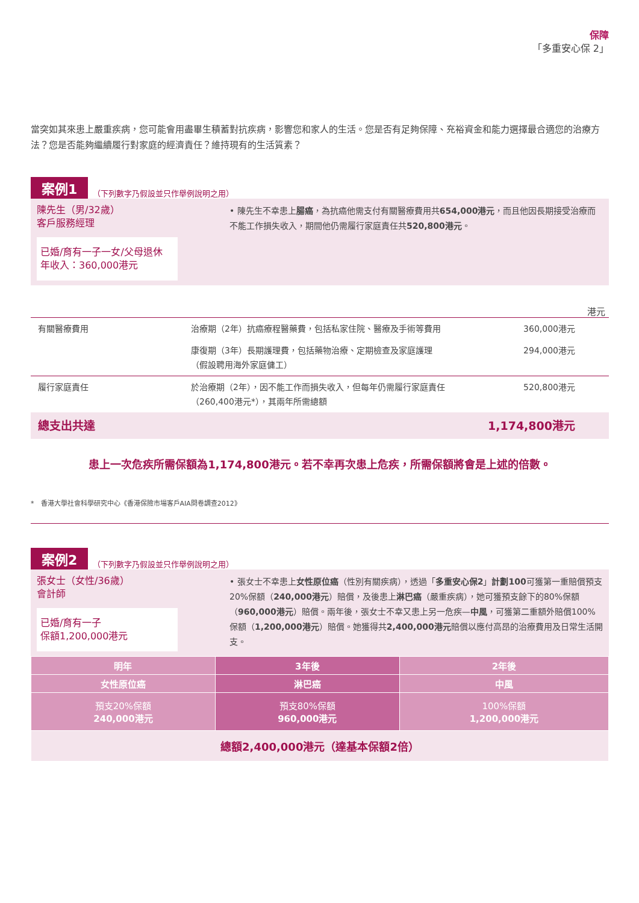保障
「多重安心保 2」
當突如其來患上嚴重疾病，您可能會用盡畢生積蓄對抗疾病，影響您和家人的生活。您是否有足夠保障、充裕資金和能力選擇最合適您的治療方法？您是否能夠繼續履行對家庭的經濟責任？維持現有的生活質素？
案例1 （下列數字乃假設並只作舉例說明之用）
陳先生（男/32歲）
客戶服務經理
已婚/育有一子一女/父母退休
年收入：360,000港元
• 陳先生不幸患上腸癌，為抗癌他需支付有關醫療費用共654,000港元，而且他因長期接受治療而不能工作損失收入，期間他仍需履行家庭責任共520,800港元。
港元
| 有關醫療費用 | 治療期（2年）抗癌療程醫藥費，包括私家住院、醫療及手術等費用 | 360,000港元 |
| | 康復期（3年）長期護理費，包括藥物治療、定期檢查及家庭護理 （假設聘用海外家庭傭工） | 294,000港元 |
| 履行家庭責任 | 於治療期（2年），因不能工作而損失收入，但每年仍需履行家庭責任（260,400港元*），其兩年所需總額 | 520,800港元 |
| 總支出共達 | | 1,174,800港元 |
患上一次危疾所需保額為1,174,800港元。若不幸再次患上危疾，所需保額將會是上述的倍數。
*　香港大學社會科學研究中心《香港保險市場客戶AIA問卷調查2012》
案例2 （下列數字乃假設並只作舉例說明之用）
張女士（女性/36歲）
會計師
已婚/育有一子
保額1,200,000港元
• 張女士不幸患上女性原位癌（性別有關疾病），透過「多重安心保2」計劃100可獲第一重賠償預支20%保額（240,000港元）賠償，及後患上淋巴癌（嚴重疾病），她可獲預支餘下的80%保額（960,000港元）賠償。兩年後，張女士不幸又患上另一危疾—中風，可獲第二重額外賠償100%保額（1,200,000港元）賠償。她獲得共2,400,000港元賠償以應付高昂的治療費用及日常生活開支。
| 明年 | 3年後 | 2年後 |
| 女性原位癌 | 淋巴癌 | 中風 |
| 預支20%保額 240,000港元 | 預支80%保額 960,000港元 | 100%保額 1,200,000港元 |
| 總額2,400,000港元（達基本保額2倍） | | |